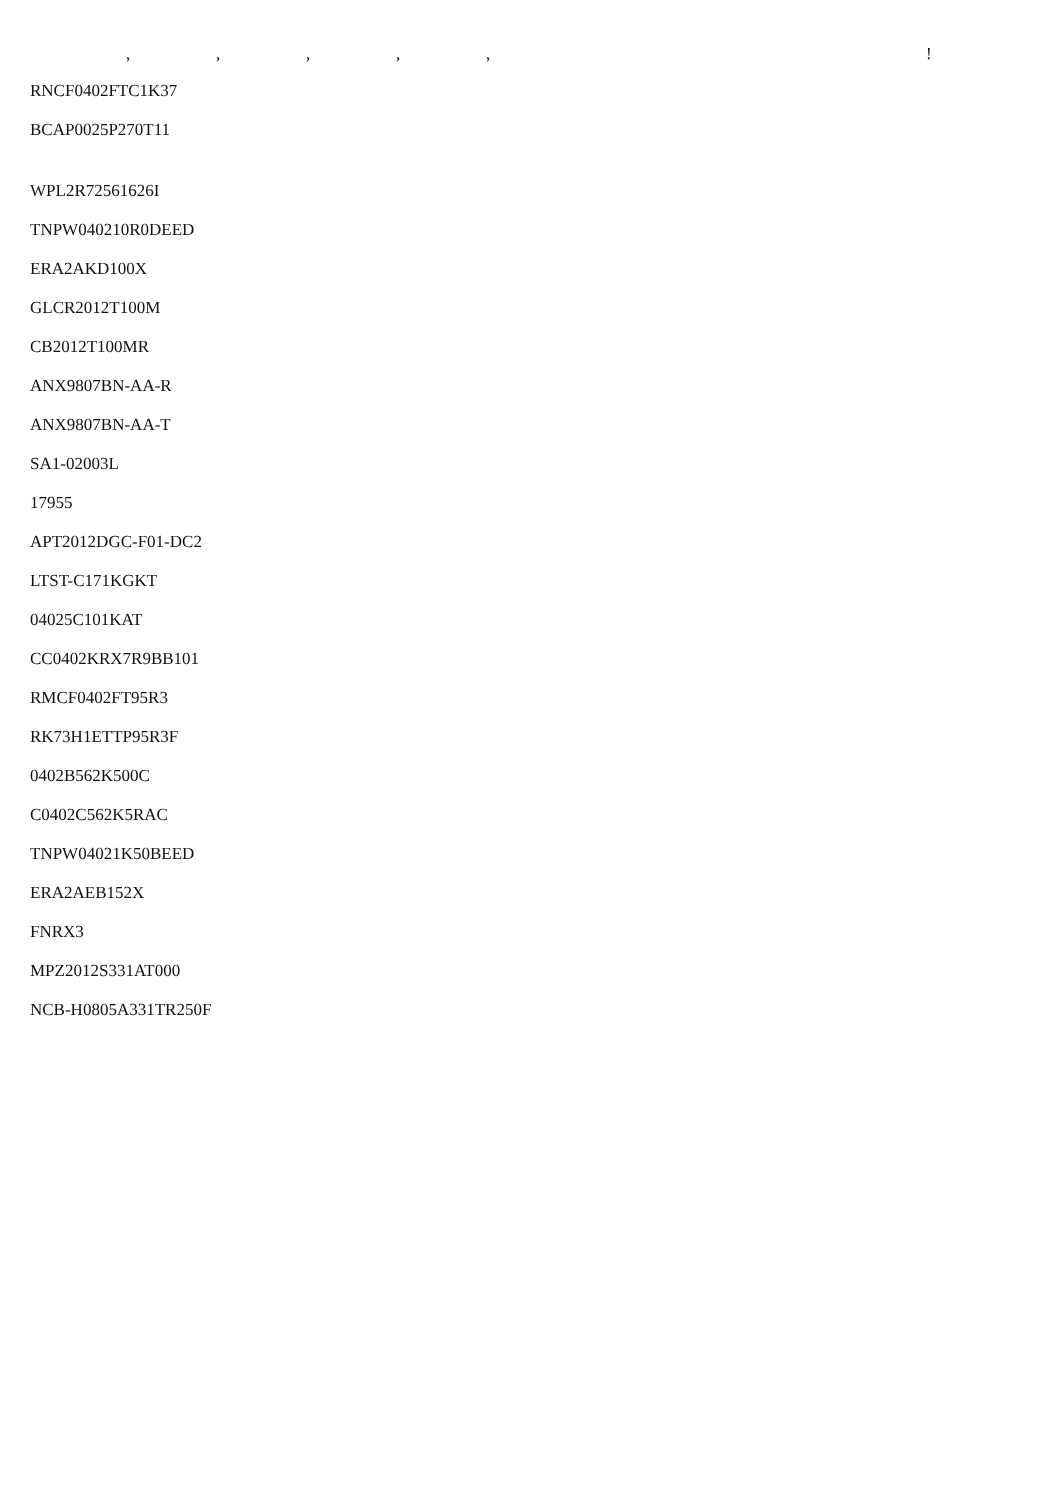,,,,,!
RNCF0402FTC1K37
BCAP0025P270T11
WPL2R72561626I
TNPW040210R0DEED
ERA2AKD100X
GLCR2012T100M
CB2012T100MR
ANX9807BN-AA-R
ANX9807BN-AA-T
SA1-02003L
17955
APT2012DGC-F01-DC2
LTST-C171KGKT
04025C101KAT
CC0402KRX7R9BB101
RMCF0402FT95R3
RK73H1ETTP95R3F
0402B562K500C
C0402C562K5RAC
TNPW04021K50BEED
ERA2AEB152X
FNRX3
MPZ2012S331AT000
NCB-H0805A331TR250F